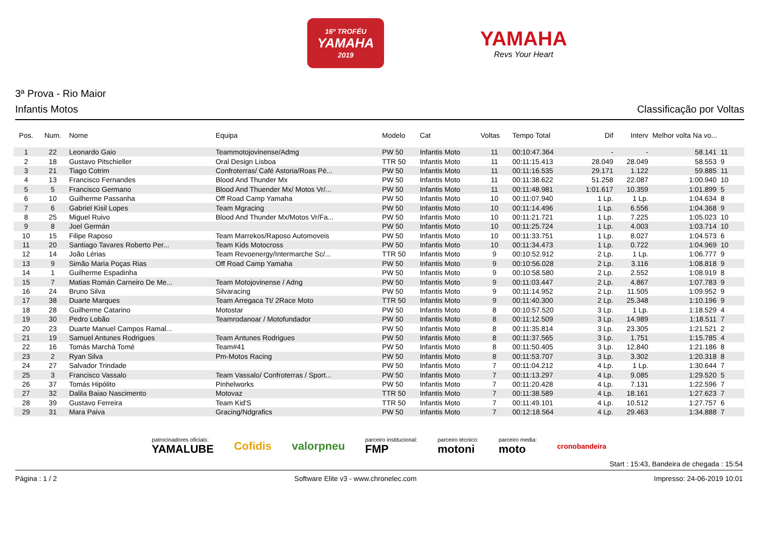16º TROFÉU
YAMAHA
2019
YAMAHA
Revs Your Heart
3ª Prova - Rio Maior
Infantis Motos Classificação por Voltas
| Pos. | Num. | Nome | Equipa | Modelo | Cat | Voltas | Tempo Total | Dif | Interv | Melhor volta Na vo... | |
| --- | --- | --- | --- | --- | --- | --- | --- | --- | --- | --- | --- |
| 1 | 22 | Leonardo Gaio | Teammotojovinense/Admg | PW 50 | Infantis Moto | 11 | 00:10:47.364 | - | - | 58.141 | 11 |
| 2 | 18 | Gustavo Pitschieller | Oral Design Lisboa | TTR 50 | Infantis Moto | 11 | 00:11:15.413 | 28.049 | 28.049 | 58.553 | 9 |
| 3 | 21 | Tiago Cotrim | Confroterras/ Café Astoria/Roas Pé... | PW 50 | Infantis Moto | 11 | 00:11:16.535 | 29.171 | 1.122 | 59.885 | 11 |
| 4 | 13 | Francisco Fernandes | Blood And Thunder Mx | PW 50 | Infantis Moto | 11 | 00:11:38.622 | 51.258 | 22.087 | 1:00.940 | 10 |
| 5 | 5 | Francisco Germano | Blood And Thuender Mx/ Motos Vr/... | PW 50 | Infantis Moto | 11 | 00:11:48.981 | 1:01.617 | 10.359 | 1:01.899 | 5 |
| 6 | 10 | Guilherme Passanha | Off Road Camp Yamaha | PW 50 | Infantis Moto | 10 | 00:11:07.940 | 1 Lp. | 1 Lp. | 1:04.634 | 8 |
| 7 | 6 | Gabriel Kisil Lopes | Team Mgracing | PW 50 | Infantis Moto | 10 | 00:11:14.496 | 1 Lp. | 6.556 | 1:04.368 | 9 |
| 8 | 25 | Miguel Ruivo | Blood And Thunder Mx/Motos Vr/Fa... | PW 50 | Infantis Moto | 10 | 00:11:21.721 | 1 Lp. | 7.225 | 1:05.023 | 10 |
| 9 | 8 | Joel Germán | | PW 50 | Infantis Moto | 10 | 00:11:25.724 | 1 Lp. | 4.003 | 1:03.714 | 10 |
| 10 | 15 | Filipe Raposo | Team Marrekos/Raposo Automoveis | PW 50 | Infantis Moto | 10 | 00:11:33.751 | 1 Lp. | 8.027 | 1:04.573 | 6 |
| 11 | 20 | Santiago Tavares Roberto Per... | Team Kids Motocross | PW 50 | Infantis Moto | 10 | 00:11:34.473 | 1 Lp. | 0.722 | 1:04.969 | 10 |
| 12 | 14 | João Lérias | Team Revoenergy/Intermarche Sc/... | TTR 50 | Infantis Moto | 9 | 00:10:52.912 | 2 Lp. | 1 Lp. | 1:06.777 | 9 |
| 13 | 9 | Simão Maria Poças Rias | Off Road Camp Yamaha | PW 50 | Infantis Moto | 9 | 00:10:56.028 | 2 Lp. | 3.116 | 1:08.818 | 9 |
| 14 | 1 | Guilherme Espadinha | | PW 50 | Infantis Moto | 9 | 00:10:58.580 | 2 Lp. | 2.552 | 1:08.919 | 8 |
| 15 | 7 | Matias Román Carneiro De Me... | Team Motojovinense / Adng | PW 50 | Infantis Moto | 9 | 00:11:03.447 | 2 Lp. | 4.867 | 1:07.783 | 9 |
| 16 | 24 | Bruno Silva | Silvaracing | PW 50 | Infantis Moto | 9 | 00:11:14.952 | 2 Lp. | 11.505 | 1:09.952 | 9 |
| 17 | 38 | Duarte Marques | Team Arregaca Tt/ 2Race Moto | TTR 50 | Infantis Moto | 9 | 00:11:40.300 | 2 Lp. | 25.348 | 1:10.196 | 9 |
| 18 | 28 | Guilherme Catarino | Motostar | PW 50 | Infantis Moto | 8 | 00:10:57.520 | 3 Lp. | 1 Lp. | 1:18.529 | 4 |
| 19 | 30 | Pedro Lobão | Teamrodanoar / Motofundador | PW 50 | Infantis Moto | 8 | 00:11:12.509 | 3 Lp. | 14.989 | 1:18.511 | 7 |
| 20 | 23 | Duarte Manuel Campos Ramal... | | PW 50 | Infantis Moto | 8 | 00:11:35.814 | 3 Lp. | 23.305 | 1:21.521 | 2 |
| 21 | 19 | Samuel Antunes Rodrigues | Team Antunes Rodrigues | PW 50 | Infantis Moto | 8 | 00:11:37.565 | 3 Lp. | 1.751 | 1:15.785 | 4 |
| 22 | 16 | Tomás Marchà Tomé | Team#41 | PW 50 | Infantis Moto | 8 | 00:11:50.405 | 3 Lp. | 12.840 | 1:21.186 | 8 |
| 23 | 2 | Ryan Silva | Pm-Motos Racing | PW 50 | Infantis Moto | 8 | 00:11:53.707 | 3 Lp. | 3.302 | 1:20.318 | 8 |
| 24 | 27 | Salvador Trindade | | PW 50 | Infantis Moto | 7 | 00:11:04.212 | 4 Lp. | 1 Lp. | 1:30.644 | 7 |
| 25 | 3 | Francisco Vassalo | Team Vassalo/ Confroterras / Sport... | PW 50 | Infantis Moto | 7 | 00:11:13.297 | 4 Lp. | 9.085 | 1:29.520 | 5 |
| 26 | 37 | Tomás Hipólito | Pinhelworks | PW 50 | Infantis Moto | 7 | 00:11:20.428 | 4 Lp. | 7.131 | 1:22.596 | 7 |
| 27 | 32 | Dalila Baiao Nascimento | Motovaz | TTR 50 | Infantis Moto | 7 | 00:11:38.589 | 4 Lp. | 18.161 | 1:27.623 | 7 |
| 28 | 39 | Gustavo Ferreira | Team Kid'S | TTR 50 | Infantis Moto | 7 | 00:11:49.101 | 4 Lp. | 10.512 | 1:27.757 | 6 |
| 29 | 31 | Mara Paiva | Gracing/Ndgrafics | PW 50 | Infantis Moto | 7 | 00:12:18.564 | 4 Lp. | 29.463 | 1:34.888 | 7 |
patrocinadores oficiais:
YAMALUBE
Cofidis valorpneu
parceiro institucional:
FMP
parceiro técnico:
motoni
parceiro media:
moto
cronobandeira
Start : 15:43, Bandeira de chegada : 15:54
Página : 1 / 2 Software Elite v3 - www.chronelec.com Impresso: 24-06-2019 10:01